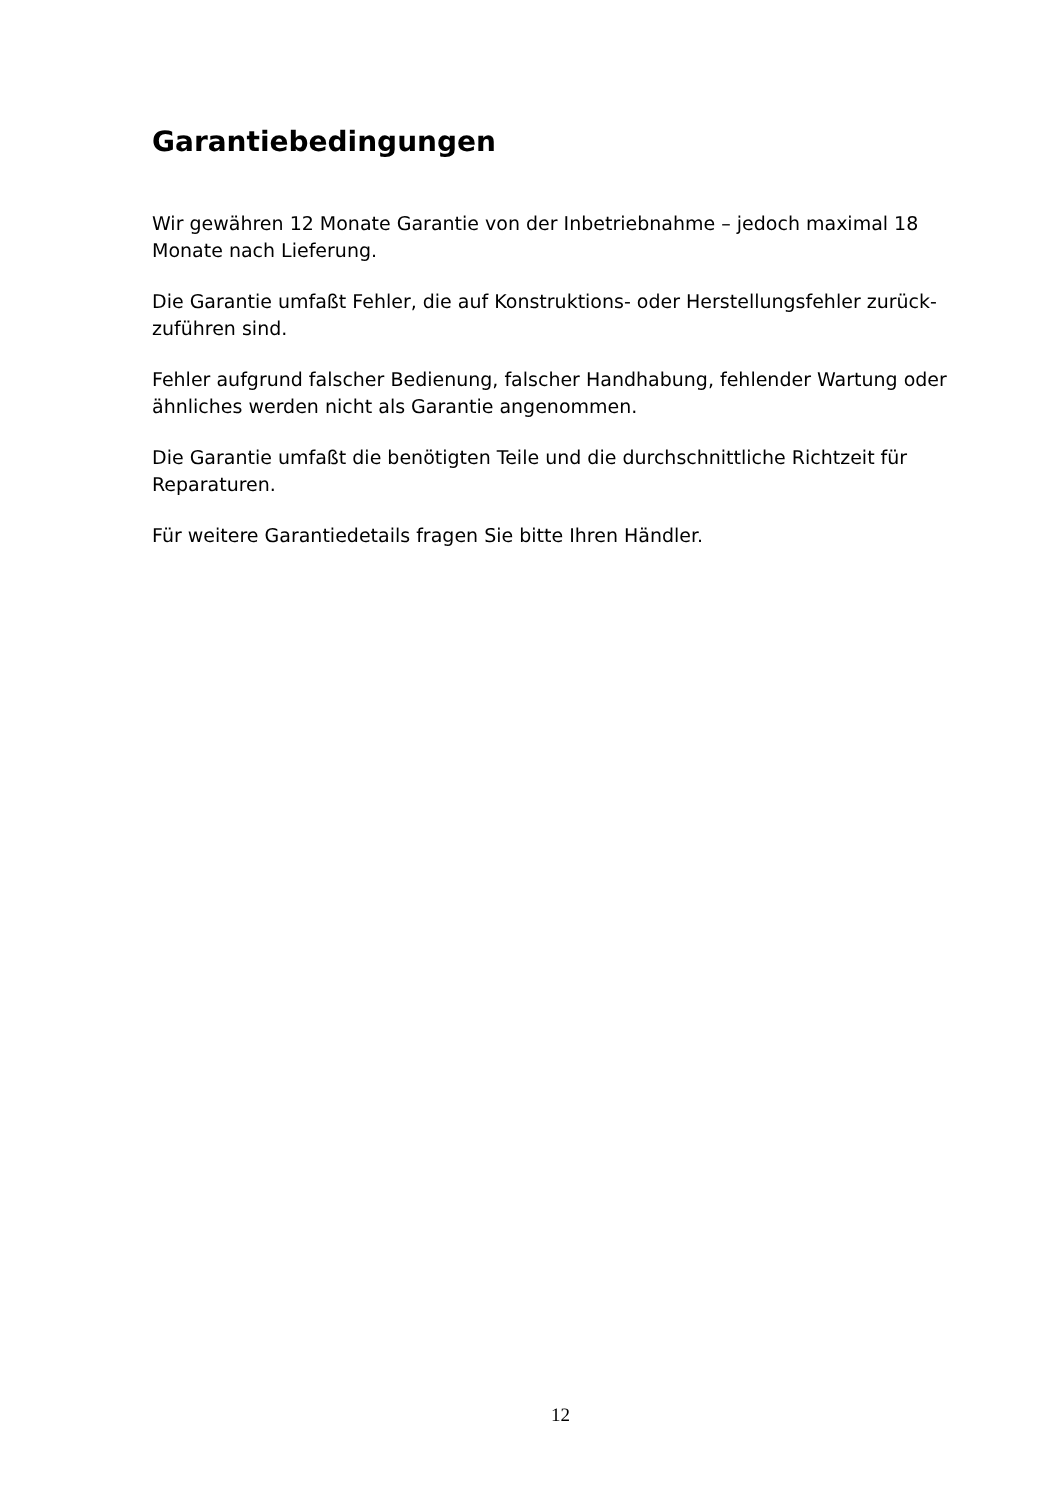Garantiebedingungen
Wir gewähren 12 Monate Garantie von der Inbetriebnahme – jedoch maximal 18
Monate nach Lieferung.
Die Garantie umfaßt Fehler, die auf Konstruktions- oder Herstellungsfehler zurück-
zuführen sind.
Fehler aufgrund falscher Bedienung, falscher Handhabung, fehlender Wartung oder
ähnliches werden nicht als Garantie angenommen.
Die Garantie umfaßt die benötigten Teile und die durchschnittliche Richtzeit für
Reparaturen.
Für weitere Garantiedetails fragen Sie bitte Ihren Händler.
12